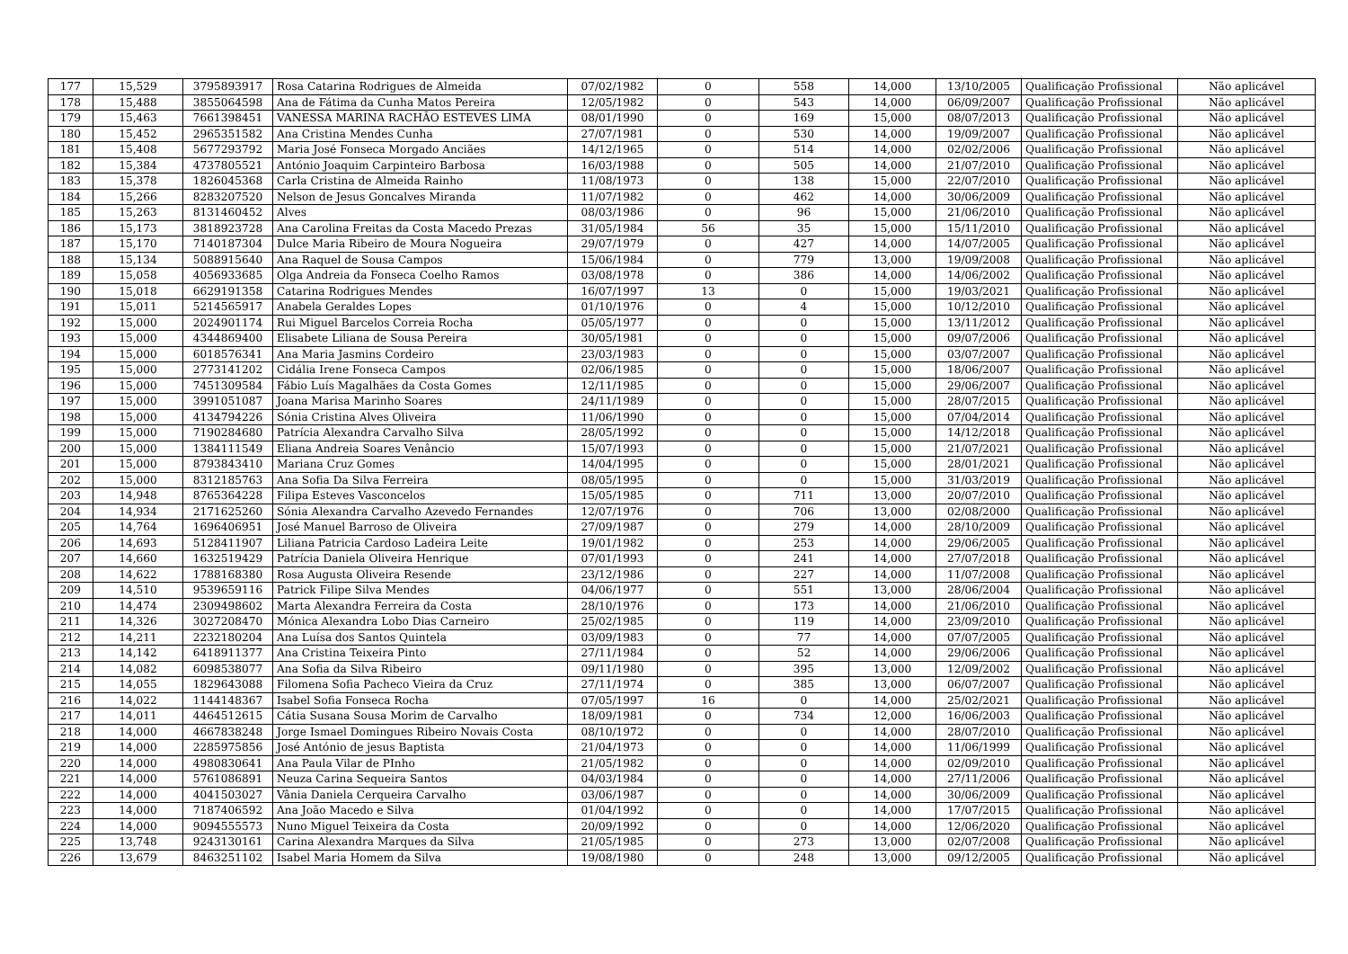| 177 | 15,529 | 3795893917 | Rosa Catarina Rodrigues de Almeida | 07/02/1982 | 0 | 558 | 14,000 | 13/10/2005 | Qualificação Profissional | Não aplicável |
| 178 | 15,488 | 3855064598 | Ana de Fátima da Cunha Matos Pereira | 12/05/1982 | 0 | 543 | 14,000 | 06/09/2007 | Qualificação Profissional | Não aplicável |
| 179 | 15,463 | 7661398451 | VANESSA MARINA RACHÃO ESTEVES LIMA | 08/01/1990 | 0 | 169 | 15,000 | 08/07/2013 | Qualificação Profissional | Não aplicável |
| 180 | 15,452 | 2965351582 | Ana Cristina Mendes Cunha | 27/07/1981 | 0 | 530 | 14,000 | 19/09/2007 | Qualificação Profissional | Não aplicável |
| 181 | 15,408 | 5677293792 | Maria José Fonseca Morgado Anciães | 14/12/1965 | 0 | 514 | 14,000 | 02/02/2006 | Qualificação Profissional | Não aplicável |
| 182 | 15,384 | 4737805521 | António Joaquim Carpinteiro Barbosa | 16/03/1988 | 0 | 505 | 14,000 | 21/07/2010 | Qualificação Profissional | Não aplicável |
| 183 | 15,378 | 1826045368 | Carla Cristina de Almeida Rainho | 11/08/1973 | 0 | 138 | 15,000 | 22/07/2010 | Qualificação Profissional | Não aplicável |
| 184 | 15,266 | 8283207520 | Nelson de Jesus Goncalves Miranda | 11/07/1982 | 0 | 462 | 14,000 | 30/06/2009 | Qualificação Profissional | Não aplicável |
| 185 | 15,263 | 8131460452 | Alves | 08/03/1986 | 0 | 96 | 15,000 | 21/06/2010 | Qualificação Profissional | Não aplicável |
| 186 | 15,173 | 3818923728 | Ana Carolina Freitas da Costa Macedo Prezas | 31/05/1984 | 56 | 35 | 15,000 | 15/11/2010 | Qualificação Profissional | Não aplicável |
| 187 | 15,170 | 7140187304 | Dulce Maria Ribeiro de Moura Nogueira | 29/07/1979 | 0 | 427 | 14,000 | 14/07/2005 | Qualificação Profissional | Não aplicável |
| 188 | 15,134 | 5088915640 | Ana Raquel de Sousa Campos | 15/06/1984 | 0 | 779 | 13,000 | 19/09/2008 | Qualificação Profissional | Não aplicável |
| 189 | 15,058 | 4056933685 | Olga Andreia da Fonseca Coelho Ramos | 03/08/1978 | 0 | 386 | 14,000 | 14/06/2002 | Qualificação Profissional | Não aplicável |
| 190 | 15,018 | 6629191358 | Catarina Rodrigues Mendes | 16/07/1997 | 13 | 0 | 15,000 | 19/03/2021 | Qualificação Profissional | Não aplicável |
| 191 | 15,011 | 5214565917 | Anabela Geraldes Lopes | 01/10/1976 | 0 | 4 | 15,000 | 10/12/2010 | Qualificação Profissional | Não aplicável |
| 192 | 15,000 | 2024901174 | Rui Miguel Barcelos Correia Rocha | 05/05/1977 | 0 | 0 | 15,000 | 13/11/2012 | Qualificação Profissional | Não aplicável |
| 193 | 15,000 | 4344869400 | Elisabete Liliana de Sousa Pereira | 30/05/1981 | 0 | 0 | 15,000 | 09/07/2006 | Qualificação Profissional | Não aplicável |
| 194 | 15,000 | 6018576341 | Ana Maria Jasmins Cordeiro | 23/03/1983 | 0 | 0 | 15,000 | 03/07/2007 | Qualificação Profissional | Não aplicável |
| 195 | 15,000 | 2773141202 | Cidália Irene Fonseca Campos | 02/06/1985 | 0 | 0 | 15,000 | 18/06/2007 | Qualificação Profissional | Não aplicável |
| 196 | 15,000 | 7451309584 | Fábio Luís Magalhães da Costa Gomes | 12/11/1985 | 0 | 0 | 15,000 | 29/06/2007 | Qualificação Profissional | Não aplicável |
| 197 | 15,000 | 3991051087 | Joana Marisa Marinho Soares | 24/11/1989 | 0 | 0 | 15,000 | 28/07/2015 | Qualificação Profissional | Não aplicável |
| 198 | 15,000 | 4134794226 | Sónia Cristina Alves Oliveira | 11/06/1990 | 0 | 0 | 15,000 | 07/04/2014 | Qualificação Profissional | Não aplicável |
| 199 | 15,000 | 7190284680 | Patrícia Alexandra Carvalho Silva | 28/05/1992 | 0 | 0 | 15,000 | 14/12/2018 | Qualificação Profissional | Não aplicável |
| 200 | 15,000 | 1384111549 | Eliana Andreia Soares Venâncio | 15/07/1993 | 0 | 0 | 15,000 | 21/07/2021 | Qualificação Profissional | Não aplicável |
| 201 | 15,000 | 8793843410 | Mariana Cruz Gomes | 14/04/1995 | 0 | 0 | 15,000 | 28/01/2021 | Qualificação Profissional | Não aplicável |
| 202 | 15,000 | 8312185763 | Ana Sofia Da Silva Ferreira | 08/05/1995 | 0 | 0 | 15,000 | 31/03/2019 | Qualificação Profissional | Não aplicável |
| 203 | 14,948 | 8765364228 | Filipa Esteves Vasconcelos | 15/05/1985 | 0 | 711 | 13,000 | 20/07/2010 | Qualificação Profissional | Não aplicável |
| 204 | 14,934 | 2171625260 | Sónia Alexandra Carvalho Azevedo Fernandes | 12/07/1976 | 0 | 706 | 13,000 | 02/08/2000 | Qualificação Profissional | Não aplicável |
| 205 | 14,764 | 1696406951 | José Manuel Barroso de Oliveira | 27/09/1987 | 0 | 279 | 14,000 | 28/10/2009 | Qualificação Profissional | Não aplicável |
| 206 | 14,693 | 5128411907 | Liliana Patricia Cardoso Ladeira Leite | 19/01/1982 | 0 | 253 | 14,000 | 29/06/2005 | Qualificação Profissional | Não aplicável |
| 207 | 14,660 | 1632519429 | Patrícia Daniela Oliveira Henrique | 07/01/1993 | 0 | 241 | 14,000 | 27/07/2018 | Qualificação Profissional | Não aplicável |
| 208 | 14,622 | 1788168380 | Rosa Augusta Oliveira Resende | 23/12/1986 | 0 | 227 | 14,000 | 11/07/2008 | Qualificação Profissional | Não aplicável |
| 209 | 14,510 | 9539659116 | Patrick Filipe Silva Mendes | 04/06/1977 | 0 | 551 | 13,000 | 28/06/2004 | Qualificação Profissional | Não aplicável |
| 210 | 14,474 | 2309498602 | Marta Alexandra Ferreira da Costa | 28/10/1976 | 0 | 173 | 14,000 | 21/06/2010 | Qualificação Profissional | Não aplicável |
| 211 | 14,326 | 3027208470 | Mónica Alexandra Lobo Dias Carneiro | 25/02/1985 | 0 | 119 | 14,000 | 23/09/2010 | Qualificação Profissional | Não aplicável |
| 212 | 14,211 | 2232180204 | Ana Luísa dos Santos Quintela | 03/09/1983 | 0 | 77 | 14,000 | 07/07/2005 | Qualificação Profissional | Não aplicável |
| 213 | 14,142 | 6418911377 | Ana Cristina Teixeira Pinto | 27/11/1984 | 0 | 52 | 14,000 | 29/06/2006 | Qualificação Profissional | Não aplicável |
| 214 | 14,082 | 6098538077 | Ana Sofia da Silva Ribeiro | 09/11/1980 | 0 | 395 | 13,000 | 12/09/2002 | Qualificação Profissional | Não aplicável |
| 215 | 14,055 | 1829643088 | Filomena Sofia Pacheco Vieira da Cruz | 27/11/1974 | 0 | 385 | 13,000 | 06/07/2007 | Qualificação Profissional | Não aplicável |
| 216 | 14,022 | 1144148367 | Isabel Sofia Fonseca Rocha | 07/05/1997 | 16 | 0 | 14,000 | 25/02/2021 | Qualificação Profissional | Não aplicável |
| 217 | 14,011 | 4464512615 | Cátia Susana Sousa Morim de Carvalho | 18/09/1981 | 0 | 734 | 12,000 | 16/06/2003 | Qualificação Profissional | Não aplicável |
| 218 | 14,000 | 4667838248 | Jorge Ismael Domingues Ribeiro Novais Costa | 08/10/1972 | 0 | 0 | 14,000 | 28/07/2010 | Qualificação Profissional | Não aplicável |
| 219 | 14,000 | 2285975856 | José António de jesus Baptista | 21/04/1973 | 0 | 0 | 14,000 | 11/06/1999 | Qualificação Profissional | Não aplicável |
| 220 | 14,000 | 4980830641 | Ana Paula Vilar de PInho | 21/05/1982 | 0 | 0 | 14,000 | 02/09/2010 | Qualificação Profissional | Não aplicável |
| 221 | 14,000 | 5761086891 | Neuza Carina Sequeira Santos | 04/03/1984 | 0 | 0 | 14,000 | 27/11/2006 | Qualificação Profissional | Não aplicável |
| 222 | 14,000 | 4041503027 | Vânia Daniela Cerqueira Carvalho | 03/06/1987 | 0 | 0 | 14,000 | 30/06/2009 | Qualificação Profissional | Não aplicável |
| 223 | 14,000 | 7187406592 | Ana João Macedo e Silva | 01/04/1992 | 0 | 0 | 14,000 | 17/07/2015 | Qualificação Profissional | Não aplicável |
| 224 | 14,000 | 9094555573 | Nuno Miguel Teixeira da Costa | 20/09/1992 | 0 | 0 | 14,000 | 12/06/2020 | Qualificação Profissional | Não aplicável |
| 225 | 13,748 | 9243130161 | Carina Alexandra Marques da Silva | 21/05/1985 | 0 | 273 | 13,000 | 02/07/2008 | Qualificação Profissional | Não aplicável |
| 226 | 13,679 | 8463251102 | Isabel Maria Homem da Silva | 19/08/1980 | 0 | 248 | 13,000 | 09/12/2005 | Qualificação Profissional | Não aplicável |